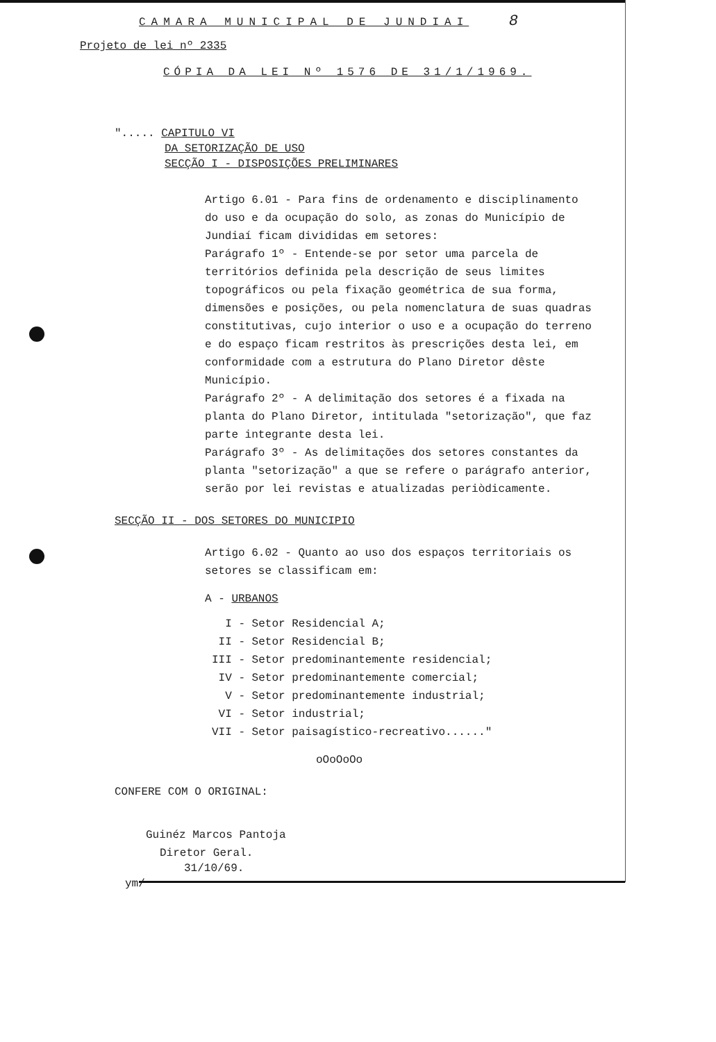CAMARA MUNICIPAL DE JUNDIAI 8
Projeto de lei nº 2335
CÓPIA DA LEI Nº 1576 DE 31/1/1969.
"..... CAPITULO VI
DA SETORIZAÇÃO DE USO
SECÇÃO I - DISPOSIÇÕES PRELIMINARES
Artigo 6.01 - Para fins de ordenamento e disciplinamento do uso e da ocupação do solo, as zonas do Município de Jundiaí ficam divididas em setores:
Parágrafo 1º - Entende-se por setor uma parcela de territórios definida pela descrição de seus limites topográficos ou pela fixação geométrica de sua forma, dimensões e posições, ou pela nomenclatura de suas quadras constitutivas, cujo interior o uso e a ocupação do terreno e do espaço ficam restritos às prescrições desta lei, em conformidade com a estrutura do Plano Diretor dêste Município.
Parágrafo 2º - A delimitação dos setores é a fixada na planta do Plano Diretor, intitulada "setorização", que faz parte integrante desta lei.
Parágrafo 3º - As delimitações dos setores constantes da planta "setorização" a que se refere o parágrafo anterior, serão por lei revistas e atualizadas periòdicamente.
SECÇÃO II - DOS SETORES DO MUNICIPIO
Artigo 6.02 - Quanto ao uso dos espaços territoriais os setores se classificam em:
A - URBANOS
I - Setor Residencial A;
II - Setor Residencial B;
III - Setor predominantemente residencial;
IV - Setor predominantemente comercial;
V - Setor predominantemente industrial;
VI - Setor industrial;
VII - Setor paisagístico-recreativo......"
oOoOoOo
CONFERE COM O ORIGINAL:
Guinéz Marcos Pantoja
Diretor Geral.
31/10/69.
ym/